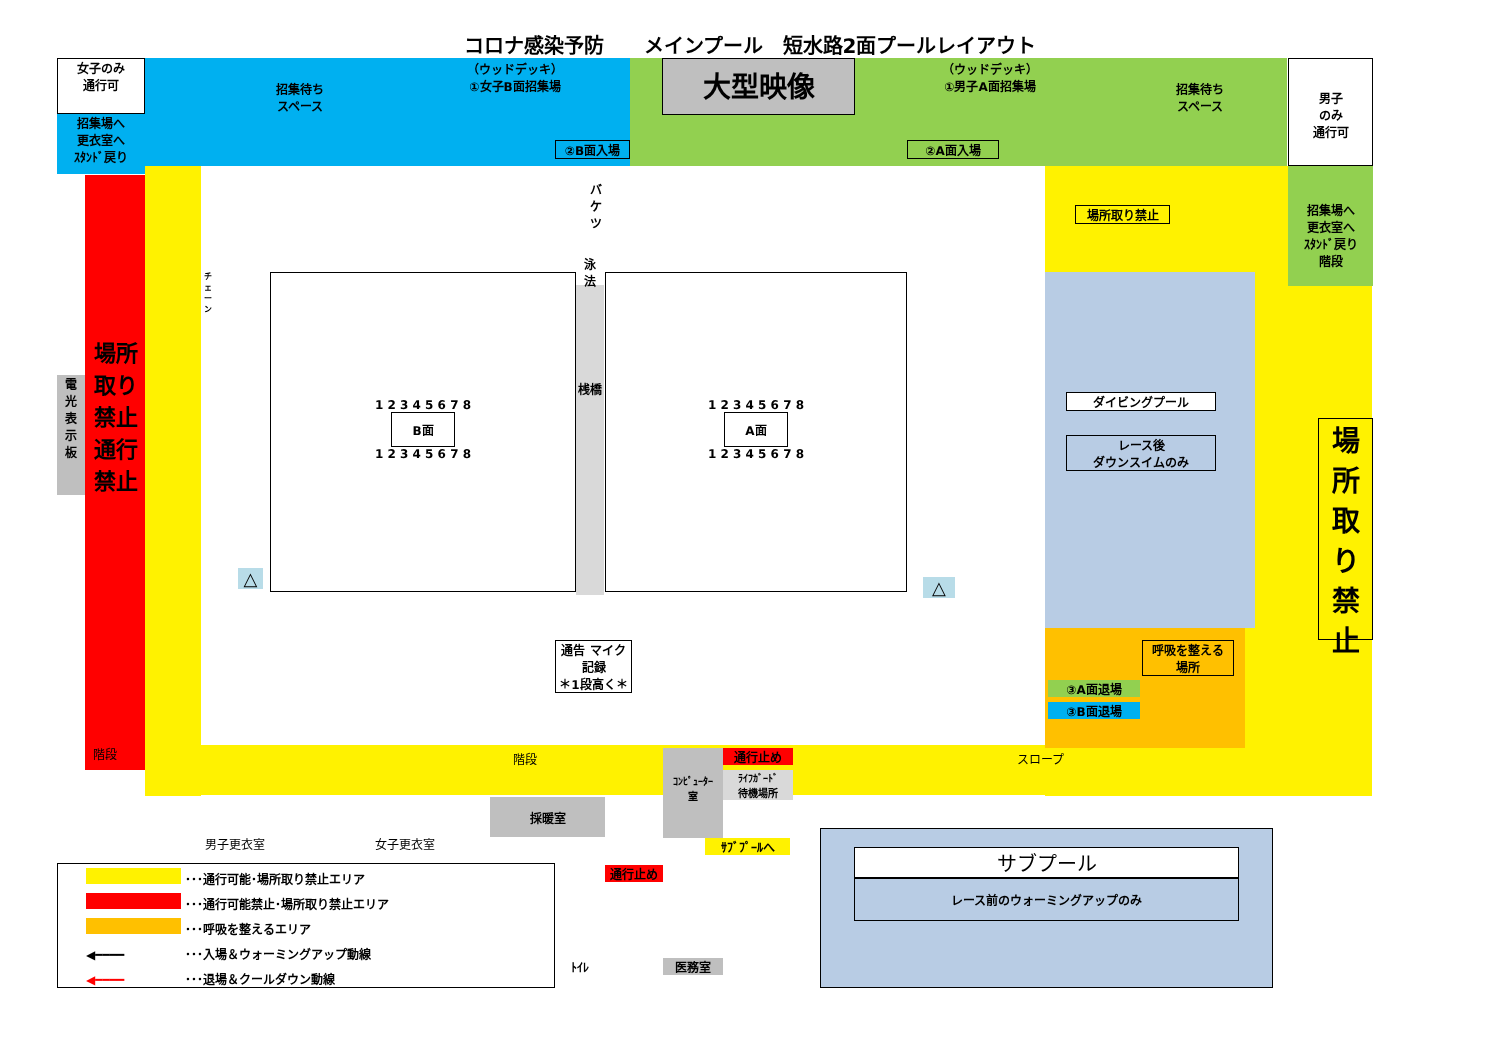コロナ感染予防　　メインプール　短水路2面プールレイアウト
女子のみ
通行可
招集場へ
更衣室へ
ｽﾀﾝﾄﾞ戻り
招集待ち
スペース
（ウッドデッキ）
①女子B面招集場
②B面入場
大型映像
（ウッドデッキ）
①男子A面招集場
②A面入場
招集待ち
スペース
男子
のみ
通行可
招集場へ
更衣室へ
ｽﾀﾝﾄﾞ戻り
階段
電
光
表
示
板
場所取り禁止　通行禁止
1 2 3 4 5 6 7 8
B面
1 2 3 4 5 6 7 8
桟橋
1 2 3 4 5 6 7 8
A面
1 2 3 4 5 6 7 8
バケツ
泳法
チェーン
△ △
場所取り禁止
ダイビングプール
レース後
ダウンスイムのみ
場所取り禁止
呼吸を整える
場所
③A面退場
③B面退場
通告 マイク
記録
＊1段高く＊
スロープ
階段 階段 通行止め
ﾗｲﾌｶﾞｰﾄﾞ
待機場所
ｺﾝﾋﾟｭｰﾀｰ
室
採暖室
男子更衣室 女子更衣室 ｻﾌﾞﾌﾟｰﾙへ
通行止め
ﾄｲﾚ 医務室
サブプール
レース前のウォーミングアップのみ
･･･通行可能･場所取り禁止エリア
･･･通行可能禁止･場所取り禁止エリア
･･･呼吸を整えるエリア
◀━━━━ ･･･入場＆ウォーミングアップ動線
◀━━━━ ･･･退場＆クールダウン動線